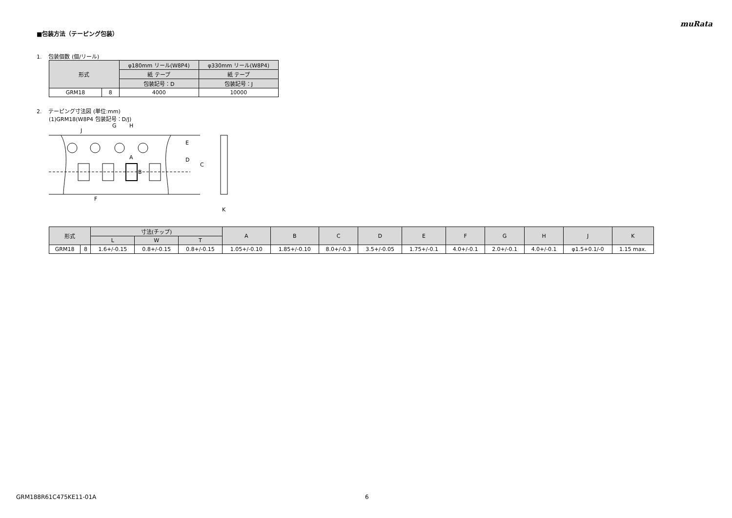muRata
■包装方法（テーピング包装）
1. 包装個数 (個/リール)
| 形式 | | φ180mm リール(W8P4) | φ330mm リール(W8P4) |
| | | 紙 テープ | 紙 テープ |
| | | 包装記号：D | 包装記号：J |
| GRM18 | 8 | 4000 | 10000 |
2. テーピング寸法図 (単位:mm)
(1)GRM18(W8P4 包装記号：D/J)
C
E
D
F
G
H
J
A
B
K
| 形式 | | 寸法(チップ) | | | A | B | C | D | E | F | G | H | J | K |
| --- | --- | --- | --- | --- | --- | --- | --- | --- | --- | --- | --- | --- | --- | --- |
| | | L | W | T | | | | | | | | | | |
| GRM18 | 8 | 1.6+/-0.15 | 0.8+/-0.15 | 0.8+/-0.15 | 1.05+/-0.10 | 1.85+/-0.10 | 8.0+/-0.3 | 3.5+/-0.05 | 1.75+/-0.1 | 4.0+/-0.1 | 2.0+/-0.1 | 4.0+/-0.1 | φ1.5+0.1/-0 | 1.15 max. |
GRM188R61C475KE11-01A 6